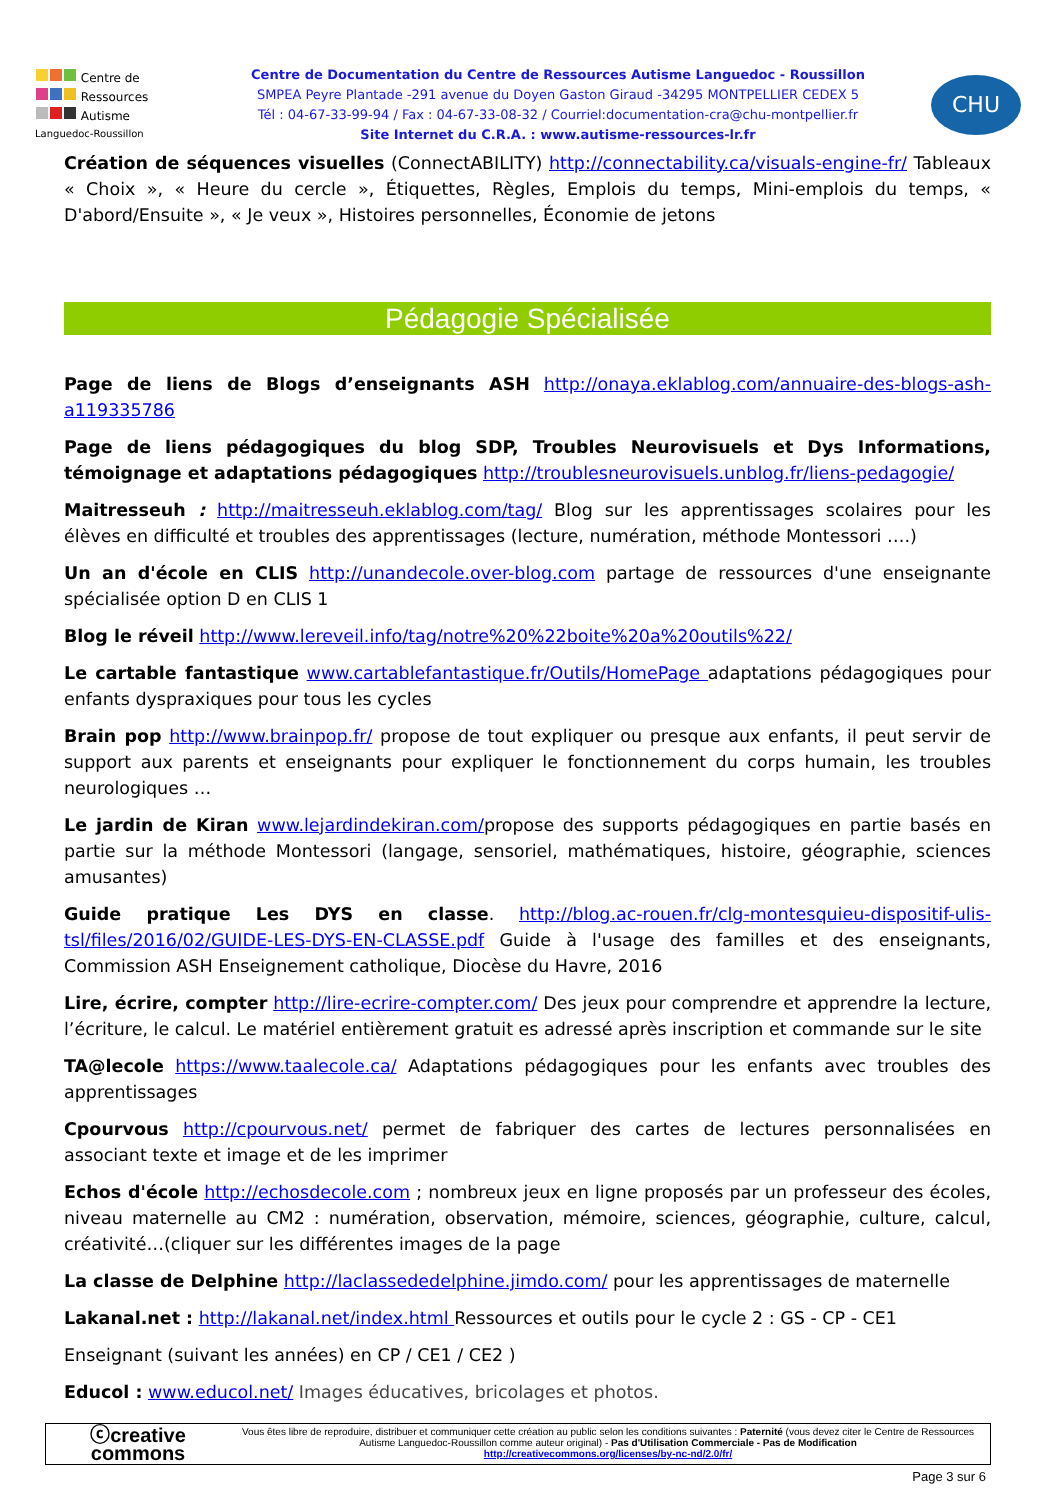Centre de
Ressources
Autisme
Languedoc-Roussillon
Centre de Documentation du Centre de Ressources Autisme Languedoc - Roussillon
SMPEA Peyre Plantade -291 avenue du Doyen Gaston Giraud -34295 MONTPELLIER CEDEX 5
Tél : 04-67-33-99-94 / Fax : 04-67-33-08-32 / Courriel:documentation-cra@chu-montpellier.fr
Site Internet du C.R.A. : www.autisme-ressources-lr.fr
CHU
Création de séquences visuelles (ConnectABILITY) http://connectability.ca/visuals-engine-fr/ Tableaux « Choix », « Heure du cercle », Étiquettes, Règles, Emplois du temps, Mini-emplois du temps, « D'abord/Ensuite », « Je veux », Histoires personnelles, Économie de jetons
Pédagogie Spécialisée
Page de liens de Blogs d’enseignants ASH http://onaya.eklablog.com/annuaire-des-blogs-ash-a119335786
Page de liens pédagogiques du blog SDP, Troubles Neurovisuels et Dys Informations, témoignage et adaptations pédagogiques http://troublesneurovisuels.unblog.fr/liens-pedagogie/
Maitresseuh : http://maitresseuh.eklablog.com/tag/ Blog sur les apprentissages scolaires pour les élèves en difficulté et troubles des apprentissages (lecture, numération, méthode Montessori ….)
Un an d'école en CLIS http://unandecole.over-blog.com partage de ressources d'une enseignante spécialisée option D en CLIS 1
Blog le réveil http://www.lereveil.info/tag/notre%20%22boite%20a%20outils%22/
Le cartable fantastique www.cartablefantastique.fr/Outils/HomePage adaptations pédagogiques pour enfants dyspraxiques pour tous les cycles
Brain pop http://www.brainpop.fr/ propose de tout expliquer ou presque aux enfants, il peut servir de support aux parents et enseignants pour expliquer le fonctionnement du corps humain, les troubles neurologiques …
Le jardin de Kiran www.lejardindekiran.com/propose des supports pédagogiques en partie basés en partie sur la méthode Montessori (langage, sensoriel, mathématiques, histoire, géographie, sciences amusantes)
Guide pratique Les DYS en classe. http://blog.ac-rouen.fr/clg-montesquieu-dispositif-ulis-tsl/files/2016/02/GUIDE-LES-DYS-EN-CLASSE.pdf Guide à l'usage des familles et des enseignants, Commission ASH Enseignement catholique, Diocèse du Havre, 2016
Lire, écrire, compter http://lire-ecrire-compter.com/ Des jeux pour comprendre et apprendre la lecture, l’écriture, le calcul. Le matériel entièrement gratuit es adressé après inscription et commande sur le site
TA@lecole https://www.taalecole.ca/ Adaptations pédagogiques pour les enfants avec troubles des apprentissages
Cpourvous http://cpourvous.net/ permet de fabriquer des cartes de lectures personnalisées en associant texte et image et de les imprimer
Echos d'école http://echosdecole.com ; nombreux jeux en ligne proposés par un professeur des écoles, niveau maternelle au CM2 : numération, observation, mémoire, sciences, géographie, culture, calcul, créativité…(cliquer sur les différentes images de la page
La classe de Delphine http://laclassededelphine.jimdo.com/ pour les apprentissages de maternelle
Lakanal.net : http://lakanal.net/index.html Ressources et outils pour le cycle 2 : GS - CP - CE1
Enseignant (suivant les années) en CP / CE1 / CE2 )
Educol : www.educol.net/ Images éducatives, bricolages et photos.
ⓒcreative
commons
Vous êtes libre de reproduire, distribuer et communiquer cette création au public selon les conditions suivantes : Paternité (vous devez citer le Centre de Ressources Autisme Languedoc-Roussillon comme auteur original) - Pas d'Utilisation Commerciale - Pas de Modification
http://creativecommons.org/licenses/by-nc-nd/2.0/fr/
Page 3 sur 6